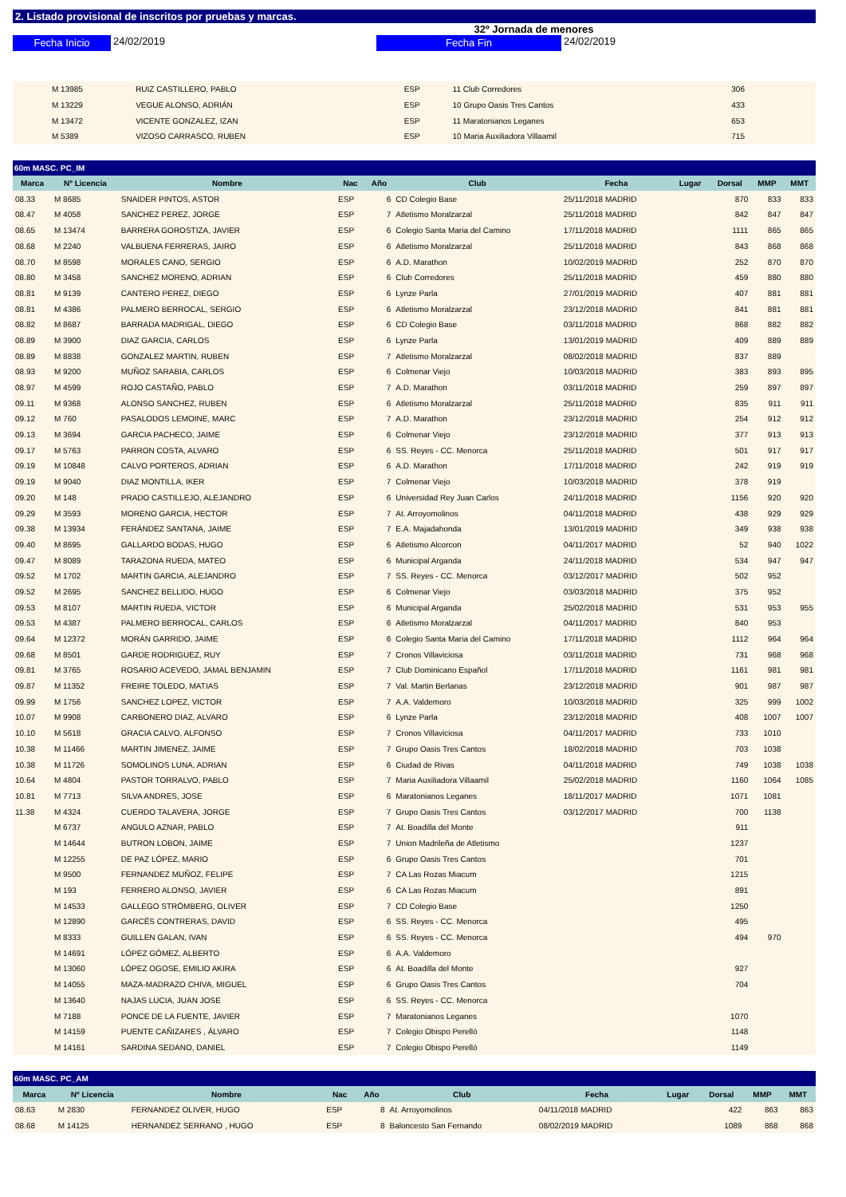2. Listado provisional de inscritos por pruebas y marcas.
32º Jornada de menores
Fecha Inicio
24/02/2019
Fecha Fin
24/02/2019
| | M 13985 | RUIZ CASTILLERO, PABLO | ESP | 11 Club Corredores | 306 | |
| | M 13229 | VEGUE ALONSO, ADRIÁN | ESP | 10 Grupo Oasis Tres Cantos | 433 | |
| | M 13472 | VICENTE GONZALEZ, IZAN | ESP | 11 Maratonianos Leganes | 653 | |
| | M 5389 | VIZOSO CARRASCO, RUBEN | ESP | 10 Maria Auxiliadora Villaamil | 715 | |
60m MASC. PC_IM
| Marca | Nº Licencia | Nombre | Nac | Año | Club | Fecha | Lugar | Dorsal | MMP | MMT |
| --- | --- | --- | --- | --- | --- | --- | --- | --- | --- | --- |
| 08.33 | M 8685 | SNAIDER PINTOS, ASTOR | ESP | 6 | CD Colegio Base | 25/11/2018 MADRID | | 870 | 833 | 833 |
| 08.47 | M 4058 | SANCHEZ PEREZ, JORGE | ESP | 7 | Atletismo Moralzarzal | 25/11/2018 MADRID | | 842 | 847 | 847 |
| 08.65 | M 13474 | BARRERA GOROSTIZA, JAVIER | ESP | 6 | Colegio Santa Maria del Camino | 17/11/2018 MADRID | | 1111 | 865 | 865 |
| 08.68 | M 2240 | VALBUENA FERRERAS, JAIRO | ESP | 6 | Atletismo Moralzarzal | 25/11/2018 MADRID | | 843 | 868 | 868 |
| 08.70 | M 8598 | MORALES CANO, SERGIO | ESP | 6 | A.D. Marathon | 10/02/2019 MADRID | | 252 | 870 | 870 |
| 08.80 | M 3458 | SANCHEZ MORENO, ADRIAN | ESP | 6 | Club Corredores | 25/11/2018 MADRID | | 459 | 880 | 880 |
| 08.81 | M 9139 | CANTERO PEREZ, DIEGO | ESP | 6 | Lynze Parla | 27/01/2019 MADRID | | 407 | 881 | 881 |
| 08.81 | M 4386 | PALMERO BERROCAL, SERGIO | ESP | 6 | Atletismo Moralzarzal | 23/12/2018 MADRID | | 841 | 881 | 881 |
| 08.82 | M 8687 | BARRADA MADRIGAL, DIEGO | ESP | 6 | CD Colegio Base | 03/11/2018 MADRID | | 868 | 882 | 882 |
| 08.89 | M 3900 | DIAZ GARCIA, CARLOS | ESP | 6 | Lynze Parla | 13/01/2019 MADRID | | 409 | 889 | 889 |
| 08.89 | M 8838 | GONZALEZ MARTIN, RUBEN | ESP | 7 | Atletismo Moralzarzal | 08/02/2018 MADRID | | 837 | 889 | |
| 08.93 | M 9200 | MUÑOZ SARABIA, CARLOS | ESP | 6 | Colmenar Viejo | 10/03/2018 MADRID | | 383 | 893 | 895 |
| 08.97 | M 4599 | ROJO CASTAÑO, PABLO | ESP | 7 | A.D. Marathon | 03/11/2018 MADRID | | 259 | 897 | 897 |
| 09.11 | M 9368 | ALONSO SANCHEZ, RUBEN | ESP | 6 | Atletismo Moralzarzal | 25/11/2018 MADRID | | 835 | 911 | 911 |
| 09.12 | M 760 | PASALODOS LEMOINE, MARC | ESP | 7 | A.D. Marathon | 23/12/2018 MADRID | | 254 | 912 | 912 |
| 09.13 | M 3694 | GARCIA PACHECO, JAIME | ESP | 6 | Colmenar Viejo | 23/12/2018 MADRID | | 377 | 913 | 913 |
| 09.17 | M 5763 | PARRON COSTA, ALVARO | ESP | 6 | SS. Reyes - CC. Menorca | 25/11/2018 MADRID | | 501 | 917 | 917 |
| 09.19 | M 10848 | CALVO PORTEROS, ADRIAN | ESP | 6 | A.D. Marathon | 17/11/2018 MADRID | | 242 | 919 | 919 |
| 09.19 | M 9040 | DIAZ MONTILLA, IKER | ESP | 7 | Colmenar Viejo | 10/03/2018 MADRID | | 378 | 919 | |
| 09.20 | M 148 | PRADO CASTILLEJO, ALEJANDRO | ESP | 6 | Universidad Rey Juan Carlos | 24/11/2018 MADRID | | 1156 | 920 | 920 |
| 09.29 | M 3593 | MORENO GARCIA, HECTOR | ESP | 7 | At. Arroyomolinos | 04/11/2018 MADRID | | 438 | 929 | 929 |
| 09.38 | M 13934 | FERÁNDEZ SANTANA, JAIME | ESP | 7 | E.A. Majadahonda | 13/01/2019 MADRID | | 349 | 938 | 938 |
| 09.40 | M 8695 | GALLARDO BODAS, HUGO | ESP | 6 | Atletismo Alcorcon | 04/11/2017 MADRID | | 52 | 940 | 1022 |
| 09.47 | M 8089 | TARAZONA RUEDA, MATEO | ESP | 6 | Municipal Arganda | 24/11/2018 MADRID | | 534 | 947 | 947 |
| 09.52 | M 1702 | MARTIN GARCIA, ALEJANDRO | ESP | 7 | SS. Reyes - CC. Menorca | 03/12/2017 MADRID | | 502 | 952 | |
| 09.52 | M 2695 | SANCHEZ BELLIDO, HUGO | ESP | 6 | Colmenar Viejo | 03/03/2018 MADRID | | 375 | 952 | |
| 09.53 | M 8107 | MARTIN RUEDA, VICTOR | ESP | 6 | Municipal Arganda | 25/02/2018 MADRID | | 531 | 953 | 955 |
| 09.53 | M 4387 | PALMERO BERROCAL, CARLOS | ESP | 6 | Atletismo Moralzarzal | 04/11/2017 MADRID | | 840 | 953 | |
| 09.64 | M 12372 | MORÁN GARRIDO, JAIME | ESP | 6 | Colegio Santa Maria del Camino | 17/11/2018 MADRID | | 1112 | 964 | 964 |
| 09.68 | M 8501 | GARDE RODRIGUEZ, RUY | ESP | 7 | Cronos Villaviciosa | 03/11/2018 MADRID | | 731 | 968 | 968 |
| 09.81 | M 3765 | ROSARIO ACEVEDO, JAMAL BENJAMIN | ESP | 7 | Club Dominicano Español | 17/11/2018 MADRID | | 1161 | 981 | 981 |
| 09.87 | M 11352 | FREIRE TOLEDO, MATIAS | ESP | 7 | Val. Martin Berlanas | 23/12/2018 MADRID | | 901 | 987 | 987 |
| 09.99 | M 1756 | SANCHEZ LOPEZ, VICTOR | ESP | 7 | A.A. Valdemoro | 10/03/2018 MADRID | | 325 | 999 | 1002 |
| 10.07 | M 9908 | CARBONERO DIAZ, ALVARO | ESP | 6 | Lynze Parla | 23/12/2018 MADRID | | 408 | 1007 | 1007 |
| 10.10 | M 5618 | GRACIA CALVO, ALFONSO | ESP | 7 | Cronos Villaviciosa | 04/11/2017 MADRID | | 733 | 1010 | |
| 10.38 | M 11466 | MARTIN JIMENEZ, JAIME | ESP | 7 | Grupo Oasis Tres Cantos | 18/02/2018 MADRID | | 703 | 1038 | |
| 10.38 | M 11726 | SOMOLINOS LUNA, ADRIAN | ESP | 6 | Ciudad de Rivas | 04/11/2018 MADRID | | 749 | 1038 | 1038 |
| 10.64 | M 4804 | PASTOR TORRALVO, PABLO | ESP | 7 | Maria Auxiliadora Villaamil | 25/02/2018 MADRID | | 1160 | 1064 | 1085 |
| 10.81 | M 7713 | SILVA ANDRES, JOSE | ESP | 6 | Maratonianos Leganes | 18/11/2017 MADRID | | 1071 | 1081 | |
| 11.38 | M 4324 | CUERDO TALAVERA, JORGE | ESP | 7 | Grupo Oasis Tres Cantos | 03/12/2017 MADRID | | 700 | 1138 | |
| | M 6737 | ANGULO AZNAR, PABLO | ESP | 7 | At. Boadilla del Monte | | | 911 | | |
| | M 14644 | BUTRON LOBON, JAIME | ESP | 7 | Union Madrileña de Atletismo | | | 1237 | | |
| | M 12255 | DE PAZ LÓPEZ, MARIO | ESP | 6 | Grupo Oasis Tres Cantos | | | 701 | | |
| | M 9500 | FERNANDEZ MUÑOZ, FELIPE | ESP | 7 | CA Las Rozas Miacum | | | 1215 | | |
| | M 193 | FERRERO ALONSO, JAVIER | ESP | 6 | CA Las Rozas Miacum | | | 891 | | |
| | M 14533 | GALLEGO STRÖMBERG, OLIVER | ESP | 7 | CD Colegio Base | | | 1250 | | |
| | M 12890 | GARCÉS CONTRERAS, DAVID | ESP | 6 | SS. Reyes - CC. Menorca | | | 495 | | |
| | M 8333 | GUILLEN GALAN, IVAN | ESP | 6 | SS. Reyes - CC. Menorca | | | 494 | 970 | |
| | M 14691 | LÓPEZ GÓMEZ, ALBERTO | ESP | 6 | A.A. Valdemoro | | | | | |
| | M 13060 | LÓPEZ OGOSE, EMILIO AKIRA | ESP | 6 | At. Boadilla del Monte | | | 927 | | |
| | M 14055 | MAZA-MADRAZO CHIVA, MIGUEL | ESP | 6 | Grupo Oasis Tres Cantos | | | 704 | | |
| | M 13640 | NAJAS LUCIA, JUAN JOSE | ESP | 6 | SS. Reyes - CC. Menorca | | | | | |
| | M 7188 | PONCE DE LA FUENTE, JAVIER | ESP | 7 | Maratonianos Leganes | | | 1070 | | |
| | M 14159 | PUENTE CAÑIZARES , ÁLVARO | ESP | 7 | Colegio Obispo Perelló | | | 1148 | | |
| | M 14161 | SARDINA SEDANO, DANIEL | ESP | 7 | Colegio Obispo Perelló | | | 1149 | | |
60m MASC. PC_AM
| Marca | Nº Licencia | Nombre | Nac | Año | Club | Fecha | Lugar | Dorsal | MMP | MMT |
| --- | --- | --- | --- | --- | --- | --- | --- | --- | --- | --- |
| 08.63 | M 2830 | FERNANDEZ OLIVER, HUGO | ESP | 8 | At. Arroyomolinos | 04/11/2018 MADRID | | 422 | 863 | 863 |
| 08.68 | M 14125 | HERNANDEZ SERRANO , HUGO | ESP | 8 | Baloncesto San Fernando | 08/02/2019 MADRID | | 1089 | 868 | 868 |